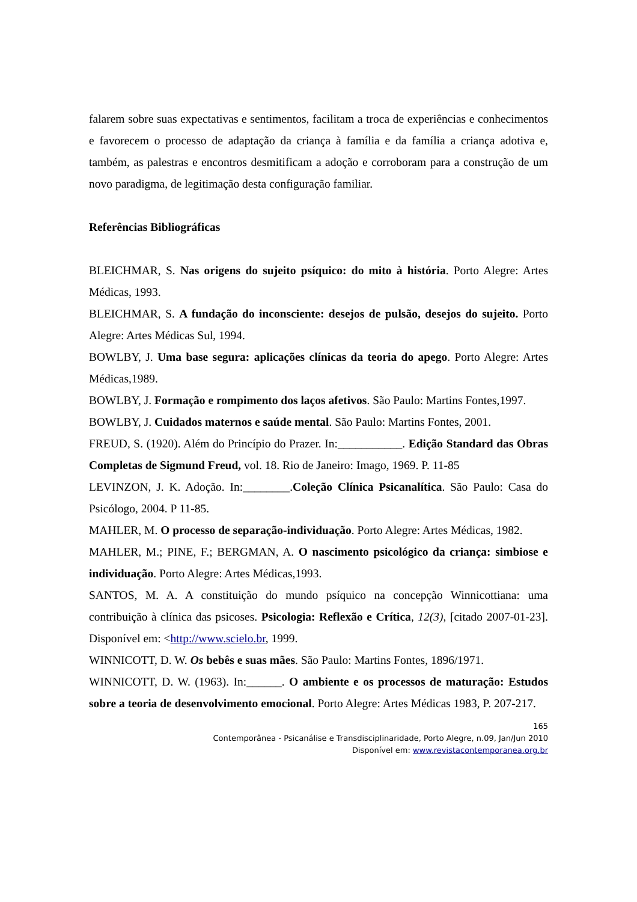falarem sobre suas expectativas e sentimentos, facilitam a troca de experiências e conhecimentos e favorecem o processo de adaptação da criança à família e da família a criança adotiva e, também, as palestras e encontros desmitificam a adoção e corroboram para a construção de um novo paradigma, de legitimação desta configuração familiar.
Referências Bibliográficas
BLEICHMAR, S. Nas origens do sujeito psíquico: do mito à história. Porto Alegre: Artes Médicas, 1993.
BLEICHMAR, S. A fundação do inconsciente: desejos de pulsão, desejos do sujeito. Porto Alegre: Artes Médicas Sul, 1994.
BOWLBY, J. Uma base segura: aplicações clínicas da teoria do apego. Porto Alegre: Artes Médicas,1989.
BOWLBY, J. Formação e rompimento dos laços afetivos. São Paulo: Martins Fontes,1997.
BOWLBY, J. Cuidados maternos e saúde mental. São Paulo: Martins Fontes, 2001.
FREUD, S. (1920). Além do Princípio do Prazer. In:___________. Edição Standard das Obras Completas de Sigmund Freud, vol. 18. Rio de Janeiro: Imago, 1969. P. 11-85
LEVINZON, J. K. Adoção. In:________.Coleção Clínica Psicanalítica. São Paulo: Casa do Psicólogo, 2004. P 11-85.
MAHLER, M. O processo de separação-individuação. Porto Alegre: Artes Médicas, 1982.
MAHLER, M.; PINE, F.; BERGMAN, A. O nascimento psicológico da criança: simbiose e individuação. Porto Alegre: Artes Médicas,1993.
SANTOS, M. A. A constituição do mundo psíquico na concepção Winnicottiana: uma contribuição à clínica das psicoses. Psicologia: Reflexão e Crítica, 12(3), [citado 2007-01-23]. Disponível em: <http://www.scielo.br, 1999.
WINNICOTT, D. W. Os bebês e suas mães. São Paulo: Martins Fontes, 1896/1971.
WINNICOTT, D. W. (1963). In:______. O ambiente e os processos de maturação: Estudos sobre a teoria de desenvolvimento emocional. Porto Alegre: Artes Médicas 1983, P. 207-217.
165
Contemporânea - Psicanálise e Transdisciplinaridade, Porto Alegre, n.09, Jan/Jun 2010
Disponível em: www.revistacontemporanea.org.br